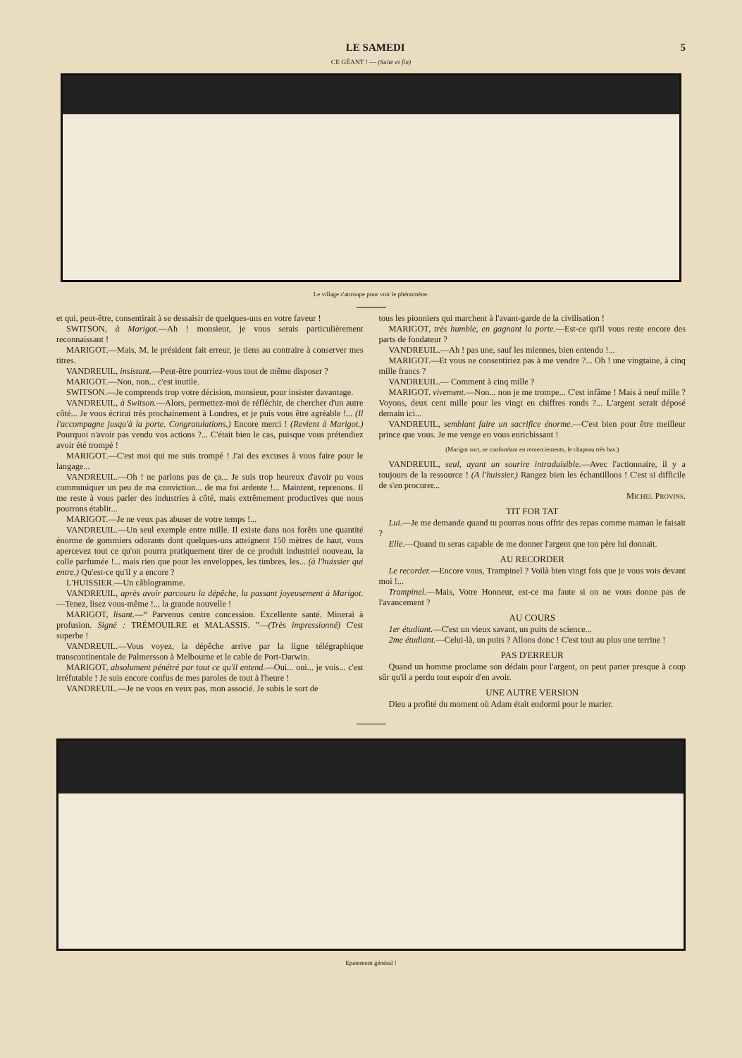LE SAMEDI 5
CE GÉANT ! — (Suite et fin)
Le village s'attroupe pour voir le phénomène.
et qui, peut-être, consentirait à se dessaisir de quelques-uns en votre faveur !
SWITSON, à Marigot.—Ah ! monsieur, je vous serais particulièrement reconnaissant !
MARIGOT.—Mais, M. le président fait erreur, je tiens au contraire à conserver mes titres.
VANDREUIL, insistant.—Peut-être pourriez-vous tout de même disposer ?
MARIGOT.—Non, non... c'est inutile.
SWITSON.—Je comprends trop votre décision, monsieur, pour insister davantage.
VANDREUIL, à Switson.—Alors, permettez-moi de réfléchir, de chercher d'un autre côté... Je vous écrirai très prochainement à Londres, et je puis vous être agréable !... (Il l'accompagne jusqu'à la porte. Congratulations.) Encore merci ! (Revient à Marigot.) Pourquoi n'avoir pas vendu vos actions ?... C'était bien le cas, puisque vous prétendiez avoir été trompé !
MARIGOT.—C'est moi qui me suis trompé ! J'ai des excuses à vous faire pour le langage...
VANDREUIL.—Oh ! ne parlons pas de ça... Je suis trop heureux d'avoir pu vous communiquer un peu de ma conviction... de ma foi ardente !... Maintent, reprenons. Il me reste à vous parler des industries à côté, mais extrêmement productives que nous pourrons établir...
MARIGOT.—Je ne veux pas abuser de votre temps !...
VANDREUIL.—Un seul exemple entre mille. Il existe dans nos forêts une quantité énorme de gommiers odorants dont quelques-uns atteignent 150 mètres de haut, vous apercevez tout ce qu'on pourra pratiquement tirer de ce produit industriel nouveau, la colle parfumée !... mais rien que pour les enveloppes, les timbres, les... (à l'huissier qui entre.) Qu'est-ce qu'il y a encore ?
L'HUISSIER.—Un câblogramme.
VANDREUIL, après avoir parcouru la dépêche, la passant joyeusement à Marigot.—Tenez, lisez vous-même !... la grande nouvelle !
MARIGOT, lisant.—“ Parvenus centre concession. Excellente santé. Minerai à profusion. Signé : TRÉMOUILRE et MALASSIS. ”—(Très impressionné) C'est superbe !
VANDREUIL.—Vous voyez, la dépêche arrive par la ligne télégraphique transcontinentale de Palmersson à Melbourne et le cable de Port-Darwin.
MARIGOT, absolument pénétré par tout ce qu'il entend.—Oui... oui... je vois... c'est irréfutable ! Je suis encore confus de mes paroles de tout à l'heure !
VANDREUIL.—Je ne vous en veux pas, mon associé. Je subis le sort de
tous les pionniers qui marchent à l'avant-garde de la civilisation !
MARIGOT, très humble, en gagnant la porte.—Est-ce qu'il vous reste encore des parts de fondateur ?
VANDREUIL.—Ah ! pas une, sauf les miennes, bien entendu !...
MARIGOT.—Et vous ne consentiriez pas à me vendre ?... Oh ! une vingtaine, à cinq mille francs ?
VANDREUIL.— Comment à cinq mille ?
MARIGOT. vivement.—Non... non je me trompe... C'est infâme ! Mais à neuf mille ? Voyons, deux cent mille pour les vingt en chiffres ronds ?... L'argent serait déposé demain ici...
VANDREUIL, semblant faire un sacrifice énorme.—C'est bien pour être meilleur prince que vous. Je me venge en vous enrichissant !
(Marigot sort, se confondant en remerciements, le chapeau très bas.)
VANDREUIL, seul, ayant un sourire intraduisible.—Avec l'actionnaire, il y a toujours de la ressource ! (A l'huissier.) Rangez bien les échantillons ! C'est si difficile de s'en procurer...
Michel Provins.
TIT FOR TAT
Lui.—Je me demande quand tu pourras nous offrir des repas comme maman le faisait ?
Elle.—Quand tu seras capable de me donner l'argent que ton père lui donnait.
AU RECORDER
Le recorder.—Encore vous, Trampinel ? Voilà bien vingt fois que je vous vois devant moi !...
Trampinel.—Mais, Votre Honneur, est-ce ma faute si on ne vous donne pas de l'avancement ?
AU COURS
1er étudiant.—C'est un vieux savant, un puits de science...
2me étudiant.—Celui-là, un puits ? Allons donc ! C'est tout au plus une terrine !
PAS D'ERREUR
Quand un homme proclame son dédain pour l'argent, on peut parier presque à coup sûr qu'il a perdu tout espoir d'en avoir.
UNE AUTRE VERSION
Dieu a profité du moment où Adam était endormi pour le marier.
Epatement général !